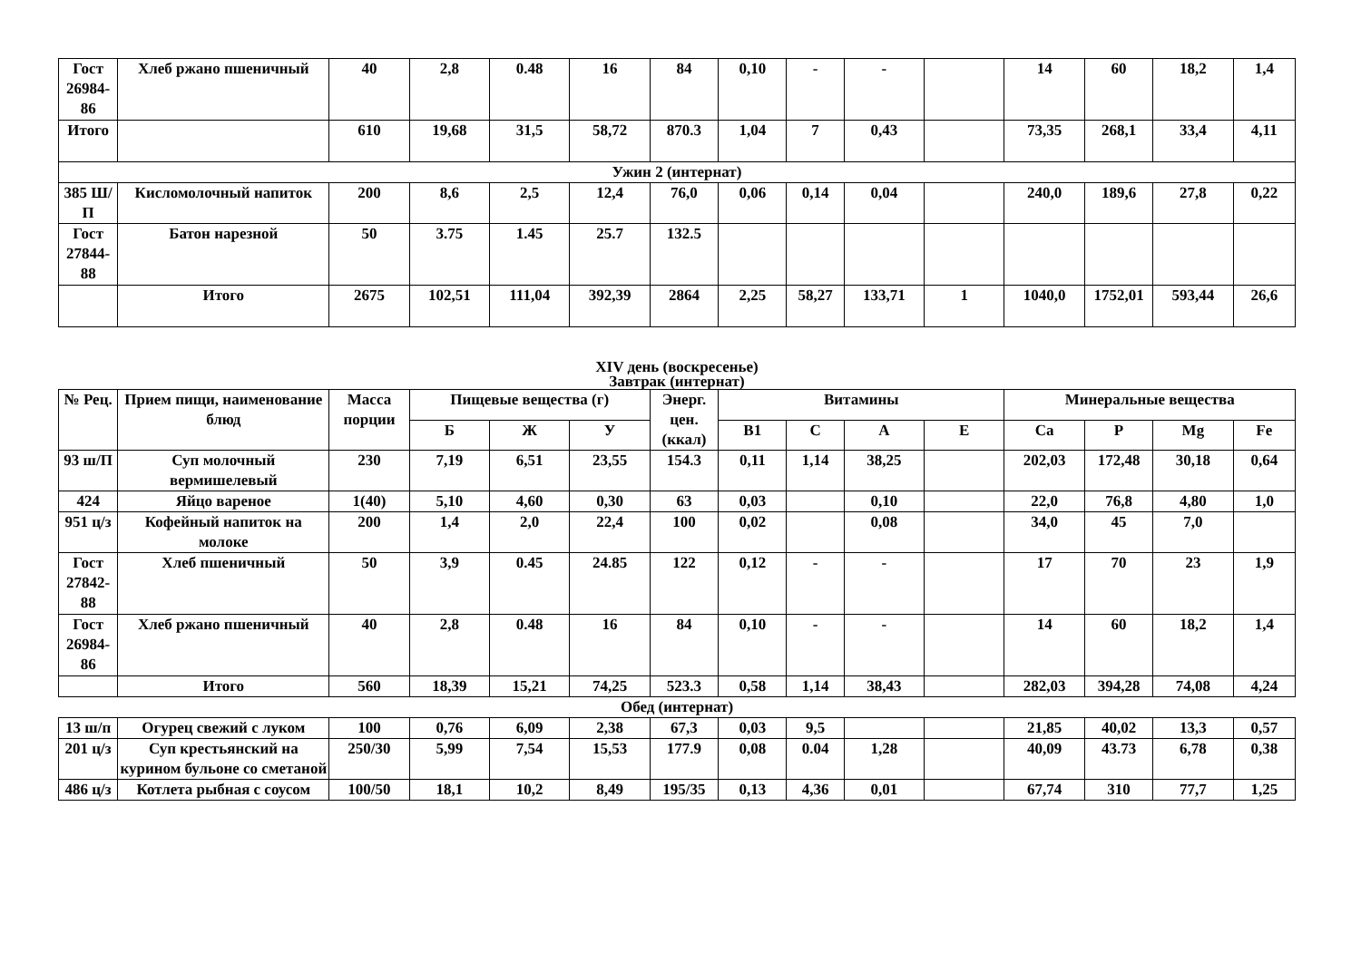| Гост 26984-86 | Хлеб ржано пшеничный | 40 | 2,8 | 0.48 | 16 | 84 | 0,10 | - | - | | 14 | 60 | 18,2 | 1,4 |
| Итого | | 610 | 19,68 | 31,5 | 58,72 | 870.3 | 1,04 | 7 | 0,43 | | 73,35 | 268,1 | 33,4 | 4,11 |
| Ужин 2 (интернат) | | | | | | | | | | | | | | |
| 385 Ш/П | Кисломолочный напиток | 200 | 8,6 | 2,5 | 12,4 | 76,0 | 0,06 | 0,14 | 0,04 | | 240,0 | 189,6 | 27,8 | 0,22 |
| Гост 27844-88 | Батон нарезной | 50 | 3.75 | 1.45 | 25.7 | 132.5 | | | | | | | | |
| | Итого | 2675 | 102,51 | 111,04 | 392,39 | 2864 | 2,25 | 58,27 | 133,71 | 1 | 1040,0 | 1752,01 | 593,44 | 26,6 |
XIV день (воскресенье)
Завтрак (интернат)
| № Рец. | Прием пищи, наименование блюд | Масса порции | Пищевые вещества (г) | | | Энерг. цен. (ккал) | Витамины | | | | Минеральные вещества | | | |
| --- | --- | --- | --- | --- | --- | --- | --- | --- | --- | --- | --- | --- | --- | --- |
| | | | Б | Ж | У | | В1 | С | А | Е | Са | Р | Mg | Fe |
| 93 ш/П | Суп молочный вермишелевый | 230 | 7,19 | 6,51 | 23,55 | 154.3 | 0,11 | 1,14 | 38,25 | | 202,03 | 172,48 | 30,18 | 0,64 |
| 424 | Яйцо вареное | 1(40) | 5,10 | 4,60 | 0,30 | 63 | 0,03 | | 0,10 | | 22,0 | 76,8 | 4,80 | 1,0 |
| 951 ц/з | Кофейный напиток на молоке | 200 | 1,4 | 2,0 | 22,4 | 100 | 0,02 | | 0,08 | | 34,0 | 45 | 7,0 | |
| Гост 27842-88 | Хлеб пшеничный | 50 | 3,9 | 0.45 | 24.85 | 122 | 0,12 | - | - | | 17 | 70 | 23 | 1,9 |
| Гост 26984-86 | Хлеб ржано пшеничный | 40 | 2,8 | 0.48 | 16 | 84 | 0,10 | - | - | | 14 | 60 | 18,2 | 1,4 |
| | Итого | 560 | 18,39 | 15,21 | 74,25 | 523.3 | 0,58 | 1,14 | 38,43 | | 282,03 | 394,28 | 74,08 | 4,24 |
Обед (интернат)
| 13 ш/п | Огурец свежий с луком | 100 | 0,76 | 6,09 | 2,38 | 67,3 | 0,03 | 9,5 | | | 21,85 | 40,02 | 13,3 | 0,57 |
| 201 ц/з | Суп крестьянский на курином бульоне со сметаной | 250/30 | 5,99 | 7,54 | 15,53 | 177.9 | 0,08 | 0.04 | 1,28 | | 40,09 | 43.73 | 6,78 | 0,38 |
| 486 ц/з | Котлета рыбная с соусом | 100/50 | 18,1 | 10,2 | 8,49 | 195/35 | 0,13 | 4,36 | 0,01 | | 67,74 | 310 | 77,7 | 1,25 |